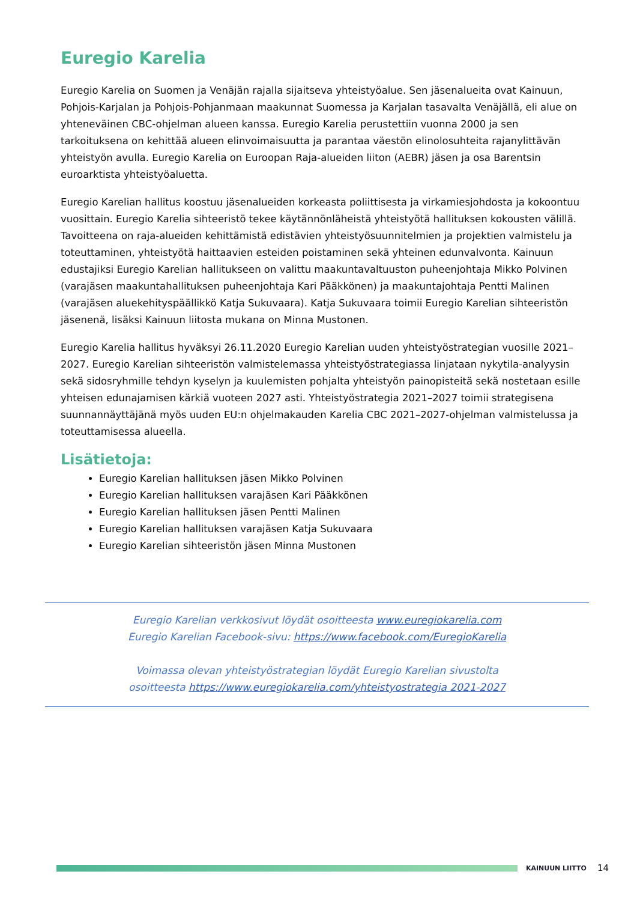Euregio Karelia
Euregio Karelia on Suomen ja Venäjän rajalla sijaitseva yhteistyöalue. Sen jäsenalueita ovat Kainuun, Pohjois-Karjalan ja Pohjois-Pohjanmaan maakunnat Suomessa ja Karjalan tasavalta Venäjällä, eli alue on yhteneväinen CBC-ohjelman alueen kanssa. Euregio Karelia perustettiin vuonna 2000 ja sen tarkoituksena on kehittää alueen elinvoimaisuutta ja parantaa väestön elinolosuhteita rajanylittävän yhteistyön avulla. Euregio Karelia on Euroopan Raja-alueiden liiton (AEBR) jäsen ja osa Barentsin euroarktista yhteistyöaluetta.
Euregio Karelian hallitus koostuu jäsenalueiden korkeasta poliittisesta ja virkamiesjohdosta ja kokoontuu vuosittain. Euregio Karelia sihteeristö tekee käytännönläheistä yhteistyötä hallituksen kokousten välillä. Tavoitteena on raja-alueiden kehittämistä edistävien yhteistyösuunnitelmien ja projektien valmistelu ja toteuttaminen, yhteistyötä haittaavien esteiden poistaminen sekä yhteinen edunvalvonta. Kainuun edustajiksi Euregio Karelian hallitukseen on valittu maakuntavaltuuston puheenjohtaja Mikko Polvinen (varajäsen maakuntahallituksen puheenjohtaja Kari Pääkkönen) ja maakuntajohtaja Pentti Malinen (varajäsen aluekehityspäällikkö Katja Sukuvaara). Katja Sukuvaara toimii Euregio Karelian sihteeristön jäsenenä, lisäksi Kainuun liitosta mukana on Minna Mustonen.
Euregio Karelia hallitus hyväksyi 26.11.2020 Euregio Karelian uuden yhteistyöstrategian vuosille 2021–2027. Euregio Karelian sihteeristön valmistelemassa yhteistyöstrategiassa linjataan nykytila-analyysin sekä sidosryhmille tehdyn kyselyn ja kuulemisten pohjalta yhteistyön painopisteitä sekä nostetaan esille yhteisen edunajamisen kärkiä vuoteen 2027 asti. Yhteistyöstrategia 2021–2027 toimii strategisena suunnannäyttäjänä myös uuden EU:n ohjelmakauden Karelia CBC 2021–2027-ohjelman valmistelussa ja toteuttamisessa alueella.
Lisätietoja:
Euregio Karelian hallituksen jäsen Mikko Polvinen
Euregio Karelian hallituksen varajäsen Kari Pääkkönen
Euregio Karelian hallituksen jäsen Pentti Malinen
Euregio Karelian hallituksen varajäsen Katja Sukuvaara
Euregio Karelian sihteeristön jäsen Minna Mustonen
Euregio Karelian verkkosivut löydät osoitteesta www.euregiokarelia.com
Euregio Karelian Facebook-sivu: https://www.facebook.com/EuregioKarelia
Voimassa olevan yhteistyöstrategian löydät Euregio Karelian sivustolta
osoitteesta https://www.euregiokarelia.com/yhteistyostrategia 2021-2027
KAINUUN LIITTO
14